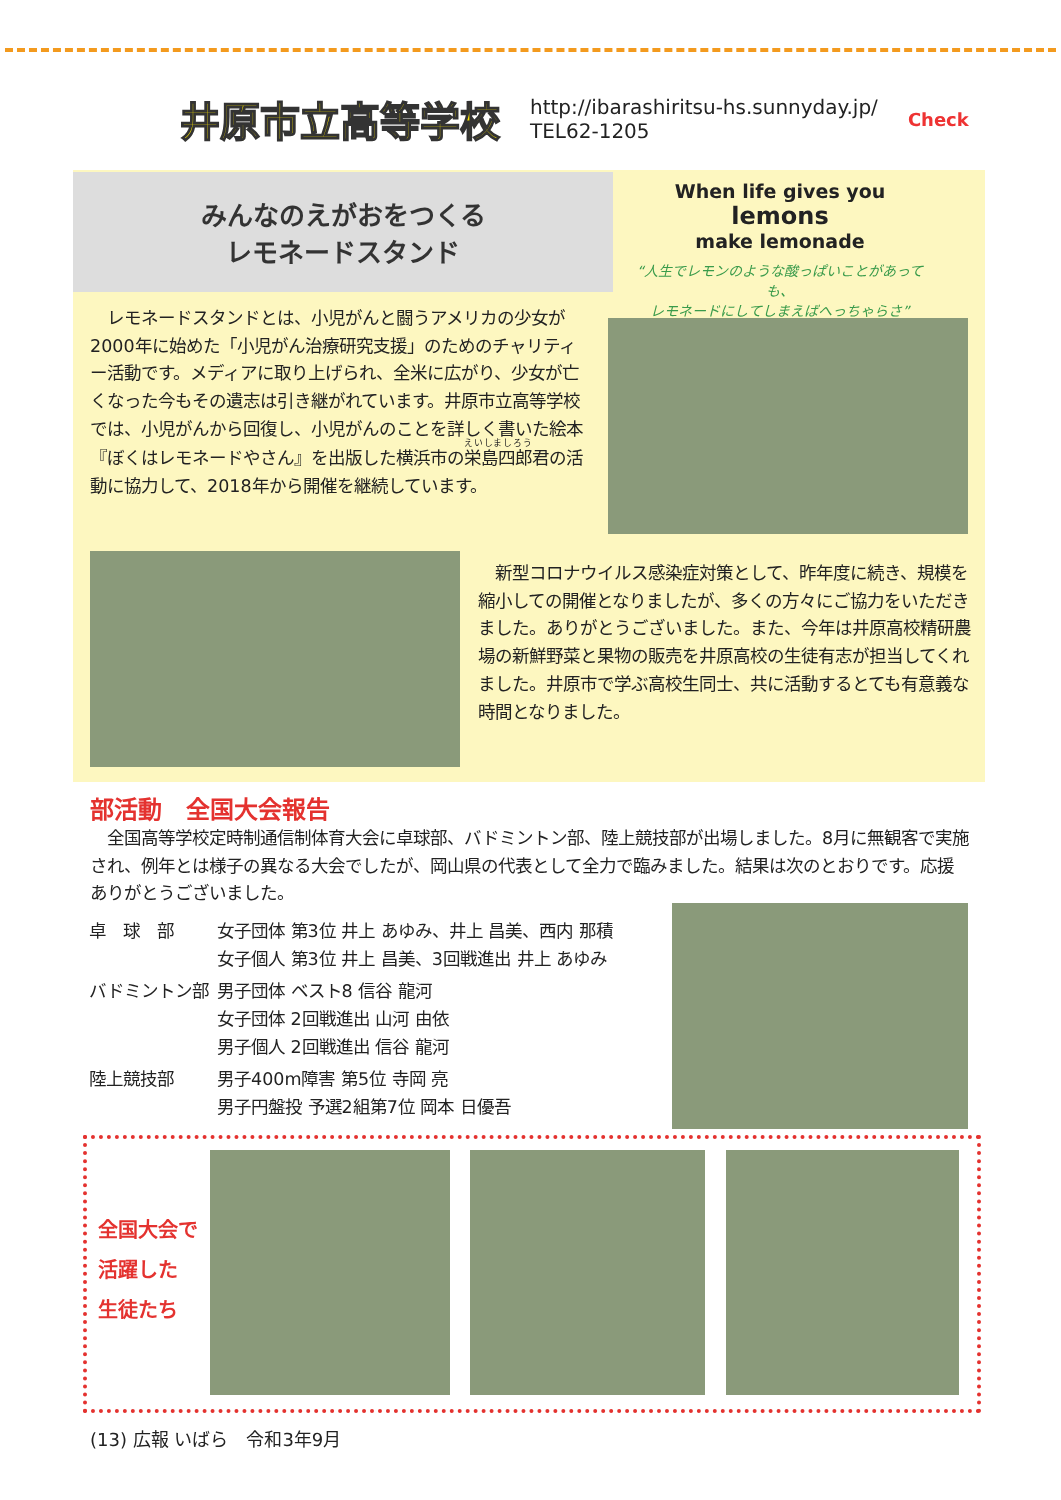井原市立高等学校
http://ibarashiritsu-hs.sunnyday.jp/
TEL62-1205
Check
みんなのえがおをつくる
レモネードスタンド
When life gives you
lemons
make lemonade
“人生でレモンのような酸っぱいことがあっても、
レモネードにしてしまえばへっちゃらさ”
　レモネードスタンドとは、小児がんと闘うアメリカの少女が2000年に始めた「小児がん治療研究支援」のためのチャリティー活動です。メディアに取り上げられ、全米に広がり、少女が亡くなった今もその遺志は引き継がれています。井原市立高等学校では、小児がんから回復し、小児がんのことを詳しく書いた絵本『ぼくはレモネードやさん』を出版した横浜市の栄島四郎君の活動に協力して、2018年から開催を継続しています。
　新型コロナウイルス感染症対策として、昨年度に続き、規模を縮小しての開催となりましたが、多くの方々にご協力をいただきました。ありがとうございました。また、今年は井原高校精研農場の新鮮野菜と果物の販売を井原高校の生徒有志が担当してくれました。井原市で学ぶ高校生同士、共に活動するとても有意義な時間となりました。
部活動　全国大会報告
　全国高等学校定時制通信制体育大会に卓球部、バドミントン部、陸上競技部が出場しました。8月に無観客で実施され、例年とは様子の異なる大会でしたが、岡山県の代表として全力で臨みました。結果は次のとおりです。応援ありがとうございました。
| 卓 球 部 | 女子団体 第3位 井上 あゆみ、井上 昌美、西内 那積 女子個人 第3位 井上 昌美、3回戦進出 井上 あゆみ |
| バドミントン部 | 男子団体 ベスト8 信谷 龍河 女子団体 2回戦進出 山河 由依 男子個人 2回戦進出 信谷 龍河 |
| 陸上競技部 | 男子400m障害 第5位 寺岡 亮 男子円盤投 予選2組第7位 岡本 日優吾 |
全国大会で
活躍した
生徒たち
(13) 広報 いばら　令和3年9月